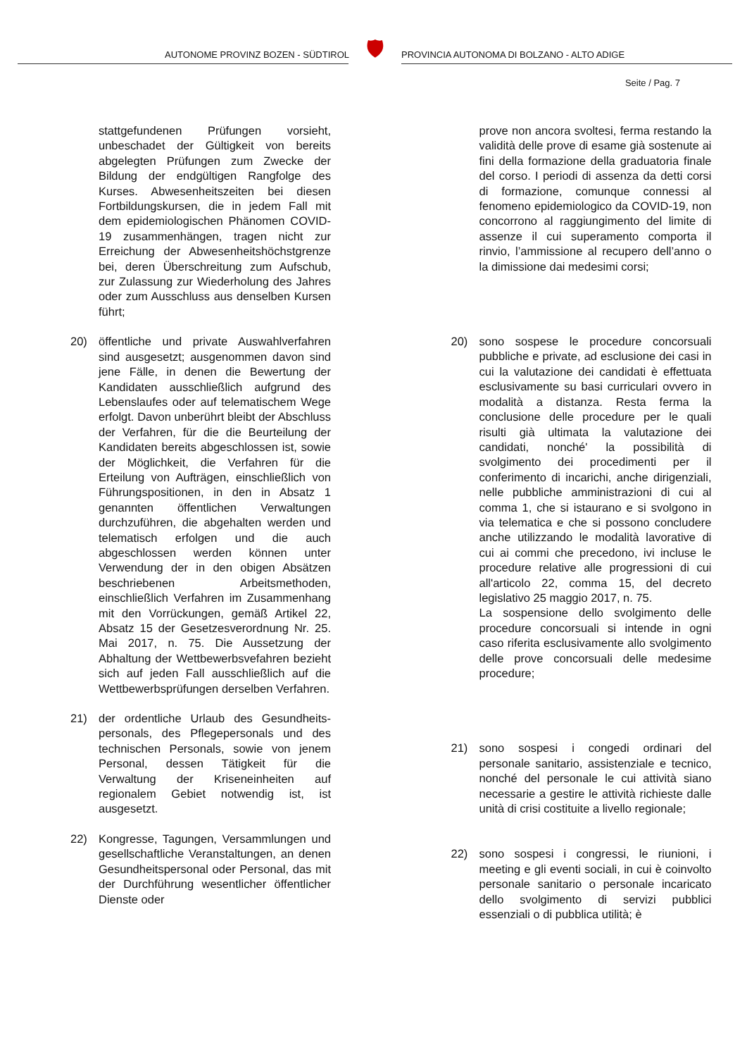AUTONOME PROVINZ BOZEN - SÜDTIROL
🛡
PROVINCIA AUTONOMA DI BOLZANO - ALTO ADIGE
Seite / Pag. 7
stattgefundenen Prüfungen vorsieht, unbeschadet der Gültigkeit von bereits abgelegten Prüfungen zum Zwecke der Bildung der endgültigen Rangfolge des Kurses. Abwesenheitszeiten bei diesen Fortbildungskursen, die in jedem Fall mit dem epidemiologischen Phänomen COVID-19 zusammenhängen, tragen nicht zur Erreichung der Abwesenheitshöchstgrenze bei, deren Überschreitung zum Aufschub, zur Zulassung zur Wiederholung des Jahres oder zum Ausschluss aus denselben Kursen führt;
20) öffentliche und private Auswahlverfahren sind ausgesetzt; ausgenommen davon sind jene Fälle, in denen die Bewertung der Kandidaten ausschließlich aufgrund des Lebenslaufes oder auf telematischem Wege erfolgt. Davon unberührt bleibt der Abschluss der Verfahren, für die die Beurteilung der Kandidaten bereits abgeschlossen ist, sowie der Möglichkeit, die Verfahren für die Erteilung von Aufträgen, einschließlich von Führungspositionen, in den in Absatz 1 genannten öffentlichen Verwaltungen durchzuführen, die abgehalten werden und telematisch erfolgen und die auch abgeschlossen werden können unter Verwendung der in den obigen Absätzen beschriebenen Arbeitsmethoden, einschließlich Verfahren im Zusammenhang mit den Vorrückungen, gemäß Artikel 22, Absatz 15 der Gesetzesverordnung Nr. 25. Mai 2017, n. 75. Die Aussetzung der Abhaltung der Wettbewerbsvefahren bezieht sich auf jeden Fall ausschließlich auf die Wettbewerbsprüfungen derselben Verfahren.
21) der ordentliche Urlaub des Gesundheits-personals, des Pflegepersonals und des technischen Personals, sowie von jenem Personal, dessen Tätigkeit für die Verwaltung der Kriseneinheiten auf regionalem Gebiet notwendig ist, ist ausgesetzt.
22) Kongresse, Tagungen, Versammlungen und gesellschaftliche Veranstaltungen, an denen Gesundheitspersonal oder Personal, das mit der Durchführung wesentlicher öffentlicher Dienste oder
prove non ancora svoltesi, ferma restando la validità delle prove di esame già sostenute ai fini della formazione della graduatoria finale del corso. I periodi di assenza da detti corsi di formazione, comunque connessi al fenomeno epidemiologico da COVID-19, non concorrono al raggiungimento del limite di assenze il cui superamento comporta il rinvio, l’ammissione al recupero dell’anno o la dimissione dai medesimi corsi;
20) sono sospese le procedure concorsuali pubbliche e private, ad esclusione dei casi in cui la valutazione dei candidati è effettuata esclusivamente su basi curriculari ovvero in modalità a distanza. Resta ferma la conclusione delle procedure per le quali risulti già ultimata la valutazione dei candidati, nonché' la possibilità di svolgimento dei procedimenti per il conferimento di incarichi, anche dirigenziali, nelle pubbliche amministrazioni di cui al comma 1, che si istaurano e si svolgono in via telematica e che si possono concludere anche utilizzando le modalità lavorative di cui ai commi che precedono, ivi incluse le procedure relative alle progressioni di cui all'articolo 22, comma 15, del decreto legislativo 25 maggio 2017, n. 75.
La sospensione dello svolgimento delle procedure concorsuali si intende in ogni caso riferita esclusivamente allo svolgimento delle prove concorsuali delle medesime procedure;
21) sono sospesi i congedi ordinari del personale sanitario, assistenziale e tecnico, nonché del personale le cui attività siano necessarie a gestire le attività richieste dalle unità di crisi costituite a livello regionale;
22) sono sospesi i congressi, le riunioni, i meeting e gli eventi sociali, in cui è coinvolto personale sanitario o personale incaricato dello svolgimento di servizi pubblici essenziali o di pubblica utilità; è